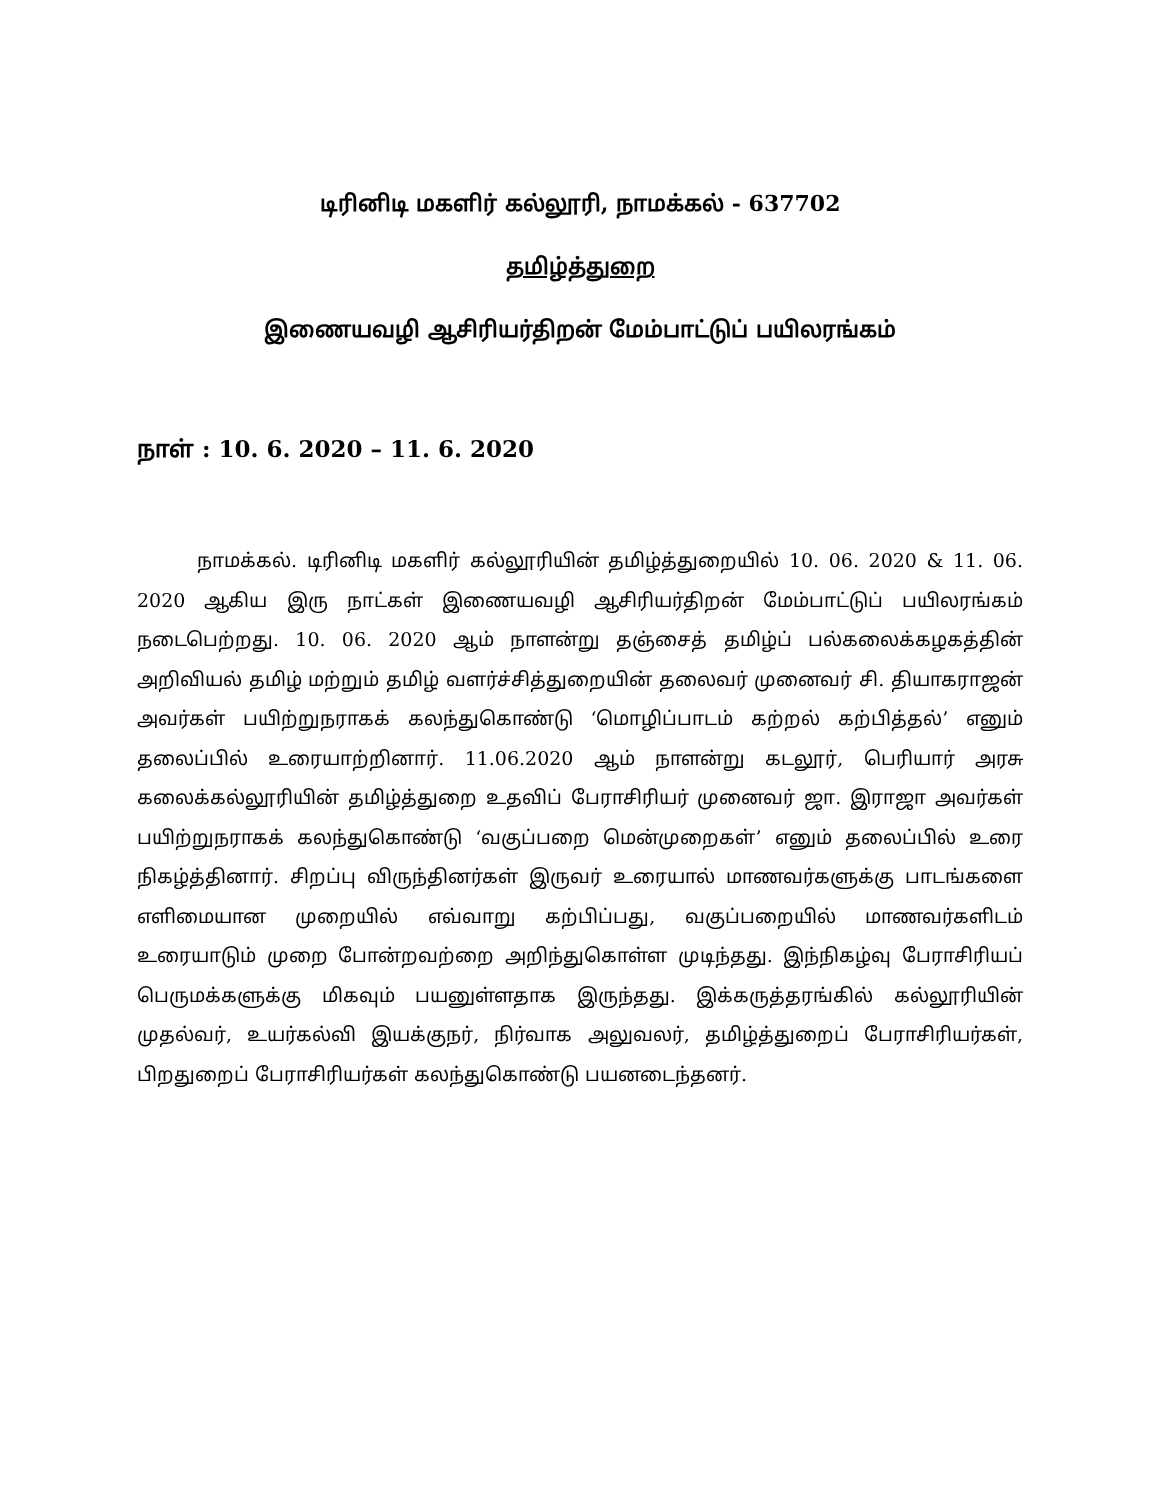டிரினிடி மகளிர் கல்லூரி, நாமக்கல் - 637702
தமிழ்த்துறை
இணையவழி ஆசிரியர்திறன் மேம்பாட்டுப் பயிலரங்கம்
நாள் : 10. 6. 2020 – 11. 6. 2020
நாமக்கல். டிரினிடி மகளிர் கல்லூரியின் தமிழ்த்துறையில் 10. 06. 2020 & 11. 06. 2020 ஆகிய இரு நாட்கள் இணையவழி ஆசிரியர்திறன் மேம்பாட்டுப் பயிலரங்கம் நடைபெற்றது. 10. 06. 2020 ஆம் நாளன்று தஞ்சைத் தமிழ்ப் பல்கலைக்கழகத்தின் அறிவியல் தமிழ் மற்றும் தமிழ் வளர்ச்சித்துறையின் தலைவர் முனைவர் சி. தியாகராஜன் அவர்கள் பயிற்றுநராகக் கலந்துகொண்டு ‘மொழிப்பாடம் கற்றல் கற்பித்தல்’ எனும் தலைப்பில் உரையாற்றினார். 11.06.2020 ஆம் நாளன்று கடலூர், பெரியார் அரசு கலைக்கல்லூரியின் தமிழ்த்துறை உதவிப் பேராசிரியர் முனைவர் ஜா. இராஜா அவர்கள் பயிற்றுநராகக் கலந்துகொண்டு ‘வகுப்பறை மென்முறைகள்’ எனும் தலைப்பில் உரை நிகழ்த்தினார். சிறப்பு விருந்தினர்கள் இருவர் உரையால் மாணவர்களுக்கு பாடங்களை எளிமையான முறையில் எவ்வாறு கற்பிப்பது, வகுப்பறையில் மாணவர்களிடம் உரையாடும் முறை போன்றவற்றை அறிந்துகொள்ள முடிந்தது. இந்நிகழ்வு பேராசிரியப் பெருமக்களுக்கு மிகவும் பயனுள்ளதாக இருந்தது. இக்கருத்தரங்கில் கல்லூரியின் முதல்வர், உயர்கல்வி இயக்குநர், நிர்வாக அலுவலர், தமிழ்த்துறைப் பேராசிரியர்கள், பிறதுறைப் பேராசிரியர்கள் கலந்துகொண்டு பயனடைந்தனர்.